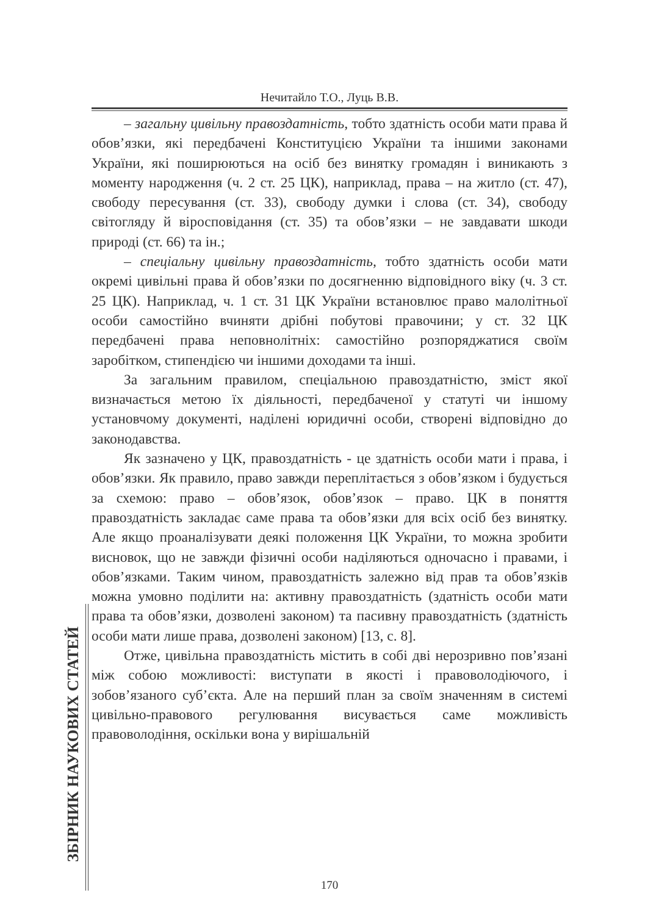Нечитайло Т.О., Луць В.В.
– загальну цивільну правоздатність, тобто здатність особи мати права й обов’язки, які передбачені Конституцією України та іншими законами України, які поширюються на осіб без винятку громадян і виникають з моменту народження (ч. 2 ст. 25 ЦК), наприклад, права – на житло (ст. 47), свободу пересування (ст. 33), свободу думки і слова (ст. 34), свободу світогляду й віросповідання (ст. 35) та обов’язки – не завдавати шкоди природі (ст. 66) та ін.;
– спеціальну цивільну правоздатність, тобто здатність особи мати окремі цивільні права й обов’язки по досягненню відповідного віку (ч. 3 ст. 25 ЦК). Наприклад, ч. 1 ст. 31 ЦК України встановлює право малолітньої особи самостійно вчиняти дрібні побутові правочини; у ст. 32 ЦК передбачені права неповнолітніх: самостійно розпоряджатися своїм заробітком, стипендією чи іншими доходами та інші.
За загальним правилом, спеціальною правоздатністю, зміст якої визначається метою їх діяльності, передбаченої у статуті чи іншому установчому документі, наділені юридичні особи, створені відповідно до законодавства.
Як зазначено у ЦК, правоздатність - це здатність особи мати і права, і обов’язки. Як правило, право завжди переплітається з обов’язком і будується за схемою: право – обов’язок, обов’язок – право. ЦК в поняття правоздатність закладає саме права та обов’язки для всіх осіб без винятку. Але якщо проаналізувати деякі положення ЦК України, то можна зробити висновок, що не завжди фізичні особи наділяються одночасно і правами, і обов’язками. Таким чином, правоздатність залежно від прав та обов’язків можна умовно поділити на: активну правоздатність (здатність особи мати права та обов’язки, дозволені законом) та пасивну правоздатність (здатність особи мати лише права, дозволені законом) [13, с. 8].
Отже, цивільна правоздатність містить в собі дві нерозривно пов’язані між собою можливості: виступати в якості і правоволодіючого, і зобов’язаного суб’єкта. Але на перший план за своїм значенням в системі цивільно-правового регулювання висувається саме можливість правоволодіння, оскільки вона у вирішальній
ЗБІРНИК НАУКОВИХ СТАТЕЙ
170